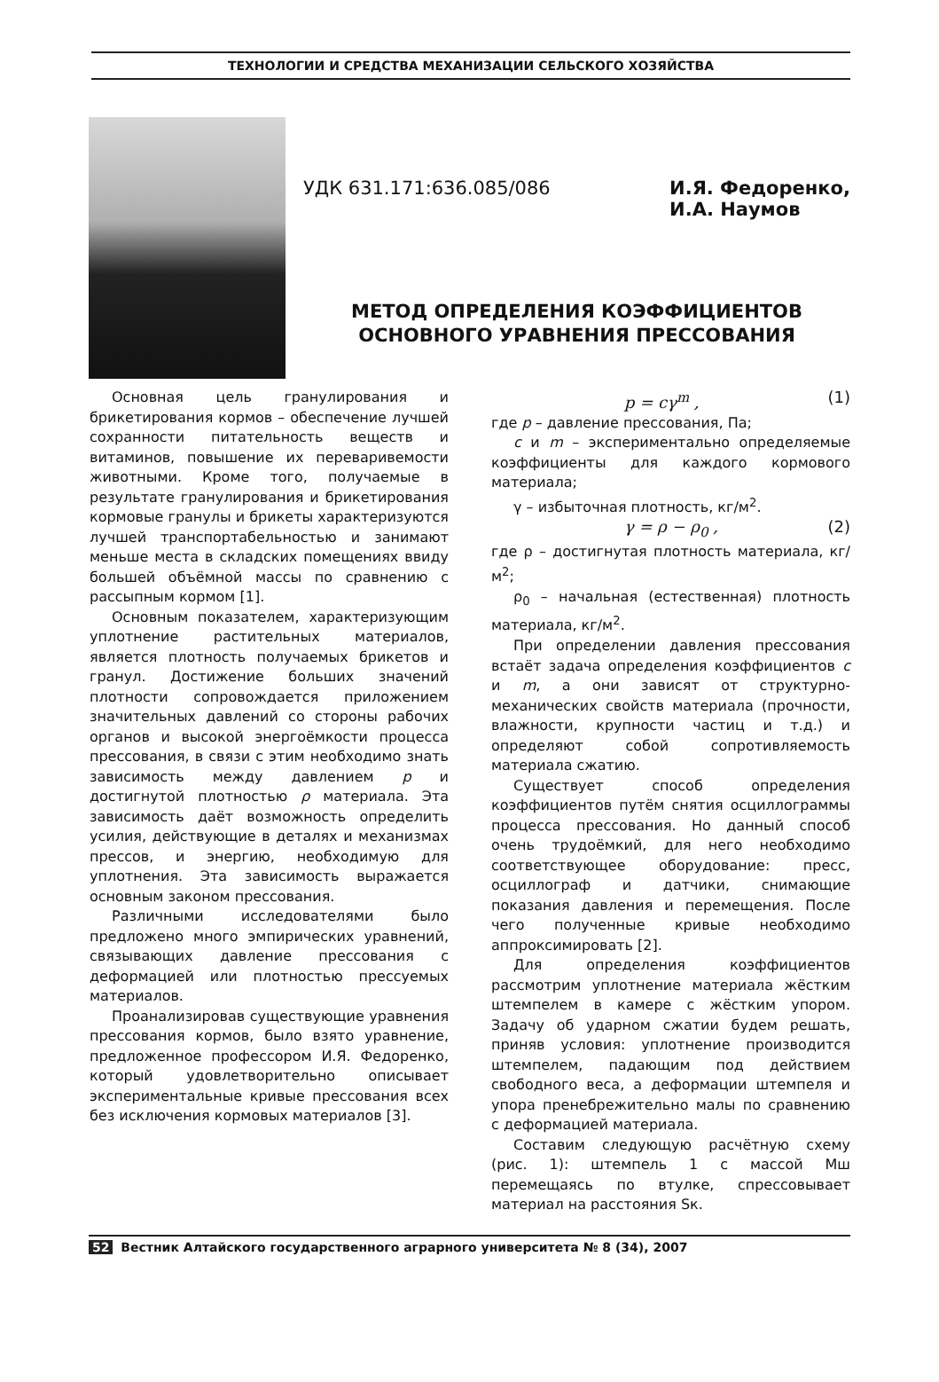ТЕХНОЛОГИИ И СРЕДСТВА МЕХАНИЗАЦИИ СЕЛЬСКОГО ХОЗЯЙСТВА
УДК 631.171:636.085/086 И.Я. Федоренко,
И.А. Наумов
МЕТОД ОПРЕДЕЛЕНИЯ КОЭФФИЦИЕНТОВ
ОСНОВНОГО УРАВНЕНИЯ ПРЕССОВАНИЯ
Основная цель гранулирования и брикетирования кормов – обеспечение лучшей сохранности питательность веществ и витаминов, повышение их переваривемости животными. Кроме того, получаемые в результате гранулирования и брикетирования кормовые гранулы и брикеты характеризуются лучшей транспортабельностью и занимают меньше места в складских помещениях ввиду большей объёмной массы по сравнению с рассыпным кормом [1].
Основным показателем, характеризующим уплотнение растительных материалов, является плотность получаемых брикетов и гранул. Достижение больших значений плотности сопровождается приложением значительных давлений со стороны рабочих органов и высокой энергоёмкости процесса прессования, в связи с этим необходимо знать зависимость между давлением p и достигнутой плотностью ρ материала. Эта зависимость даёт возможность определить усилия, действующие в деталях и механизмах прессов, и энергию, необходимую для уплотнения. Эта зависимость выражается основным законом прессования.
Различными исследователями было предложено много эмпирических уравнений, связывающих давление прессования с деформацией или плотностью прессуемых материалов.
Проанализировав существующие уравнения прессования кормов, было взято уравнение, предложенное профессором И.Я. Федоренко, который удовлетворительно описывает экспериментальные кривые прессования всех без исключения кормовых материалов [3].
p = cγ<sup>m</sup> , (1)
где p – давление прессования, Па;
c и m – экспериментально определяемые коэффициенты для каждого кормового материала;
γ – избыточная плотность, кг/м<sup>2</sup>.
γ = ρ − ρ<sub>0</sub> , (2)
где ρ – достигнутая плотность материала, кг/м<sup>2</sup>;
ρ<sub>0</sub> – начальная (естественная) плотность материала, кг/м<sup>2</sup>.
При определении давления прессования встаёт задача определения коэффициентов c и m, а они зависят от структурно-механических свойств материала (прочности, влажности, крупности частиц и т.д.) и определяют собой сопротивляемость материала сжатию.
Существует способ определения коэффициентов путём снятия осциллограммы процесса прессования. Но данный способ очень трудоёмкий, для него необходимо соответствующее оборудование: пресс, осциллограф и датчики, снимающие показания давления и перемещения. После чего полученные кривые необходимо аппроксимировать [2].
Для определения коэффициентов рассмотрим уплотнение материала жёстким штемпелем в камере с жёстким упором. Задачу об ударном сжатии будем решать, приняв условия: уплотнение производится штемпелем, падающим под действием свободного веса, а деформации штемпеля и упора пренебрежительно малы по сравнению с деформацией материала.
Составим следующую расчётную схему (рис. 1): штемпель 1 с массой Мш перемещаясь по втулке, спрессовывает материал на расстояния Sк.
52 Вестник Алтайского государственного аграрного университета № 8 (34), 2007